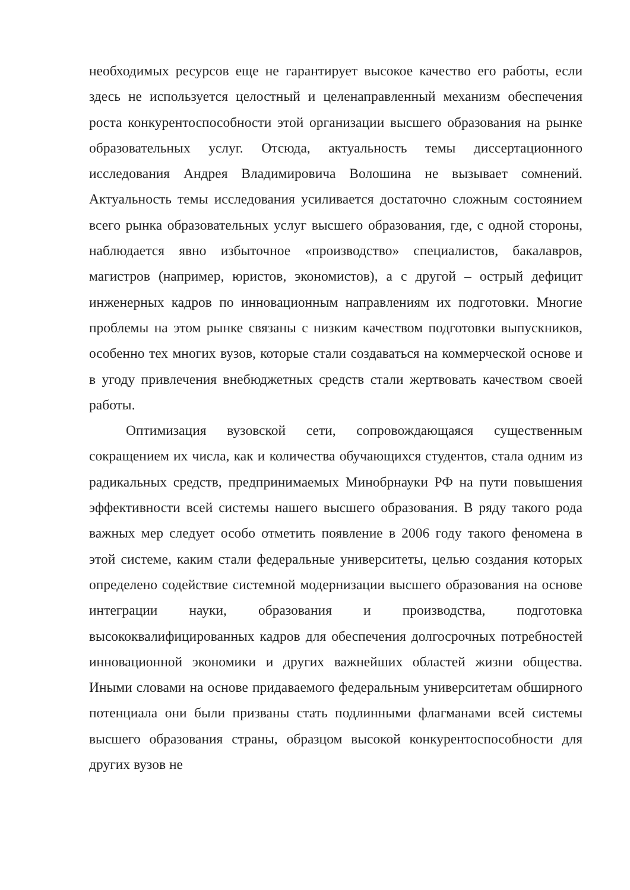необходимых ресурсов еще не гарантирует высокое качество его работы, если здесь не используется целостный и целенаправленный механизм обеспечения роста конкурентоспособности этой организации высшего образования на рынке образовательных услуг. Отсюда, актуальность темы диссертационного исследования Андрея Владимировича Волошина не вызывает сомнений. Актуальность темы исследования усиливается достаточно сложным состоянием всего рынка образовательных услуг высшего образования, где, с одной стороны, наблюдается явно избыточное «производство» специалистов, бакалавров, магистров (например, юристов, экономистов), а с другой – острый дефицит инженерных кадров по инновационным направлениям их подготовки. Многие проблемы на этом рынке связаны с низким качеством подготовки выпускников, особенно тех многих вузов, которые стали создаваться на коммерческой основе и в угоду привлечения внебюджетных средств стали жертвовать качеством своей работы.
Оптимизация вузовской сети, сопровождающаяся существенным сокращением их числа, как и количества обучающихся студентов, стала одним из радикальных средств, предпринимаемых Минобрнауки РФ на пути повышения эффективности всей системы нашего высшего образования. В ряду такого рода важных мер следует особо отметить появление в 2006 году такого феномена в этой системе, каким стали федеральные университеты, целью создания которых определено содействие системной модернизации высшего образования на основе интеграции науки, образования и производства, подготовка высококвалифицированных кадров для обеспечения долгосрочных потребностей инновационной экономики и других важнейших областей жизни общества. Иными словами на основе придаваемого федеральным университетам обширного потенциала они были призваны стать подлинными флагманами всей системы высшего образования страны, образцом высокой конкурентоспособности для других вузов не